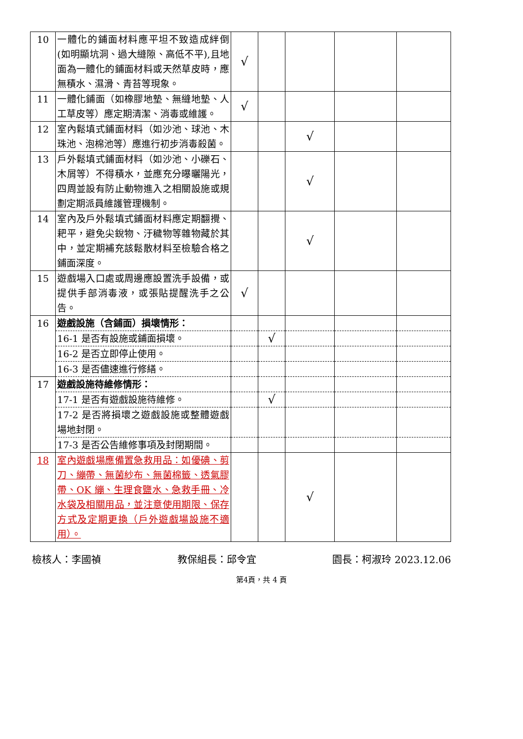| 10 | 一體化的鋪面材料應平坦不致造成絆倒(如明顯坑洞、過大縫隙、高低不平),且地面為一體化的鋪面材料或天然草皮時，應無積水、濕滑、青苔等現象。 | √ | | | | |
| 11 | 一體化鋪面（如橡膠地墊、無縫地墊、人工草皮等）應定期清潔、消毒或維護。 | √ | | | | |
| 12 | 室內鬆填式鋪面材料（如沙池、球池、木珠池、泡棉池等）應進行初步消毒殺菌。 | | | √ | | |
| 13 | 戶外鬆填式鋪面材料（如沙池、小礫石、木屑等）不得積水，並應充分曝曬陽光，四周並設有防止動物進入之相關設施或規劃定期派員維護管理機制。 | | | √ | | |
| 14 | 室內及戶外鬆填式鋪面材料應定期翻攪、耙平，避免尖銳物、汙穢物等雜物藏於其中，並定期補充該鬆散材料至檢驗合格之鋪面深度。 | | | √ | | |
| 15 | 遊戲場入口處或周邊應設置洗手設備，或提供手部消毒液，或張貼提醒洗手之公告。 | √ | | | | |
| 16 | 遊戲設施（含鋪面）損壞情形： | | | | | |
| | 16-1 是否有設施或鋪面損壞。 | | √ | | | |
| | 16-2 是否立即停止使用。 | | | | | |
| | 16-3 是否儘速進行修繕。 | | | | | |
| 17 | 遊戲設施待維修情形： | | | | | |
| | 17-1 是否有遊戲設施待維修。 | | √ | | | |
| | 17-2 是否將損壞之遊戲設施或整體遊戲場地封閉。 | | | | | |
| | 17-3 是否公告維修事項及封閉期間。 | | | | | |
| 18 | 室內遊戲場應備置急救用品：如優碘、剪刀、繃帶、無菌紗布、無菌棉籤、透氣膠帶、OK 繃、生理食鹽水、急救手冊、冷水袋及相關用品，並注意使用期限、保存方式及定期更換（戶外遊戲場設施不適用）。 | | | √ | | |
檢核人：李國禎 教保組長：邱令宜 園長：柯淑玲 2023.12.06
第4頁，共 4 頁